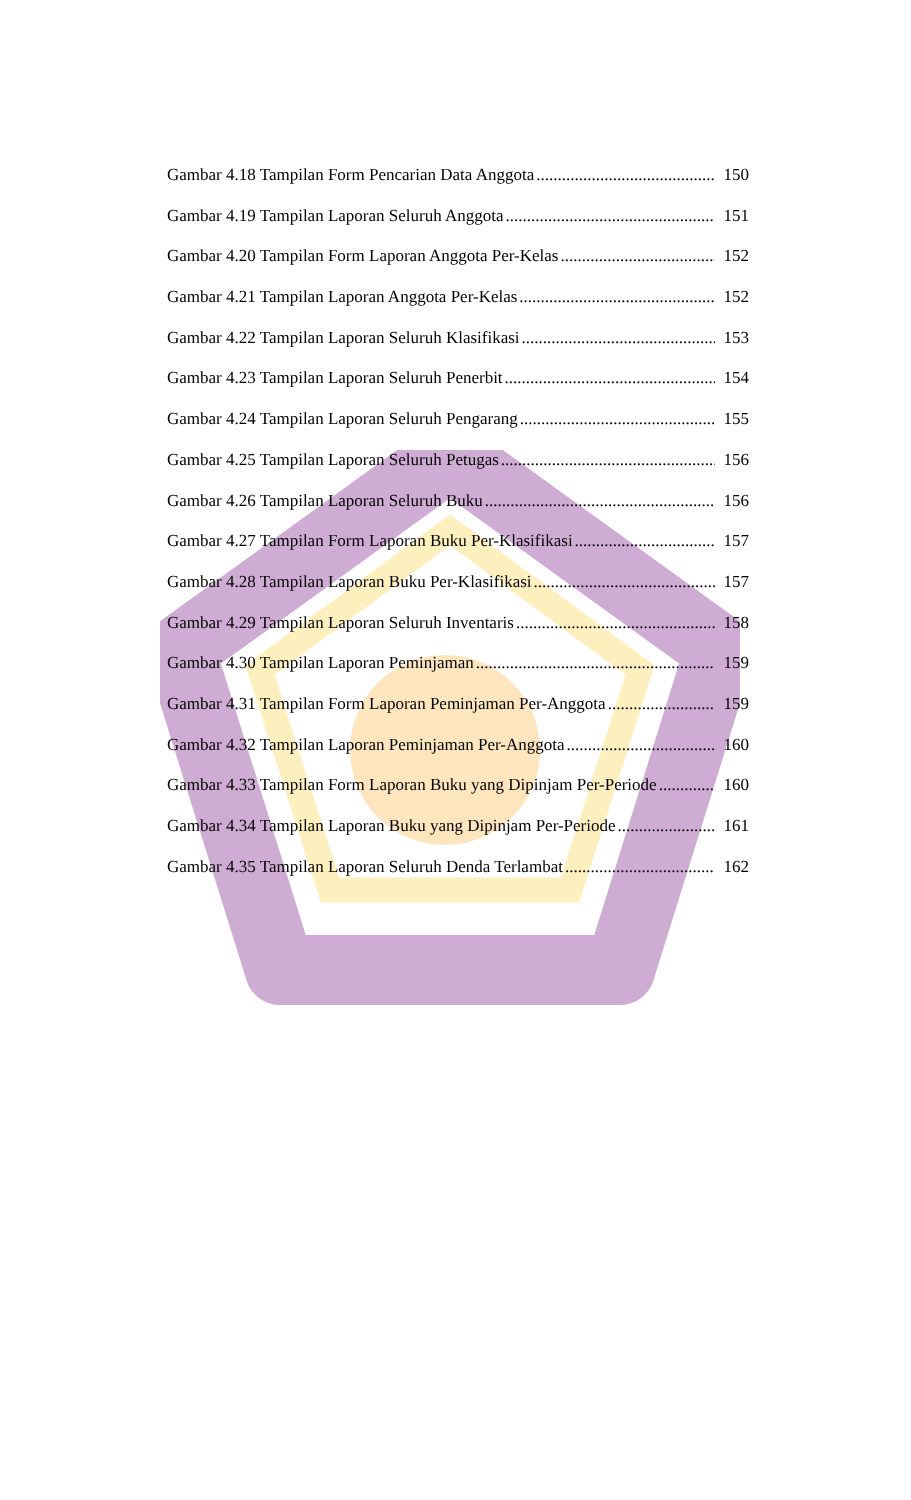Gambar 4.18 Tampilan Form Pencarian Data Anggota 150
Gambar 4.19 Tampilan Laporan Seluruh Anggota 151
Gambar 4.20 Tampilan Form Laporan Anggota Per-Kelas 152
Gambar 4.21 Tampilan Laporan Anggota Per-Kelas 152
Gambar 4.22 Tampilan Laporan Seluruh Klasifikasi 153
Gambar 4.23 Tampilan Laporan Seluruh Penerbit 154
Gambar 4.24 Tampilan Laporan Seluruh Pengarang 155
Gambar 4.25 Tampilan Laporan Seluruh Petugas 156
Gambar 4.26 Tampilan Laporan Seluruh Buku 156
Gambar 4.27 Tampilan Form Laporan Buku Per-Klasifikasi 157
Gambar 4.28 Tampilan Laporan Buku Per-Klasifikasi 157
Gambar 4.29 Tampilan Laporan Seluruh Inventaris 158
Gambar 4.30 Tampilan Laporan Peminjaman 159
Gambar 4.31 Tampilan Form Laporan Peminjaman Per-Anggota 159
Gambar 4.32 Tampilan Laporan Peminjaman Per-Anggota 160
Gambar 4.33 Tampilan Form Laporan Buku yang Dipinjam Per-Periode 160
Gambar 4.34 Tampilan Laporan Buku yang Dipinjam Per-Periode 161
Gambar 4.35 Tampilan Laporan Seluruh Denda Terlambat 162